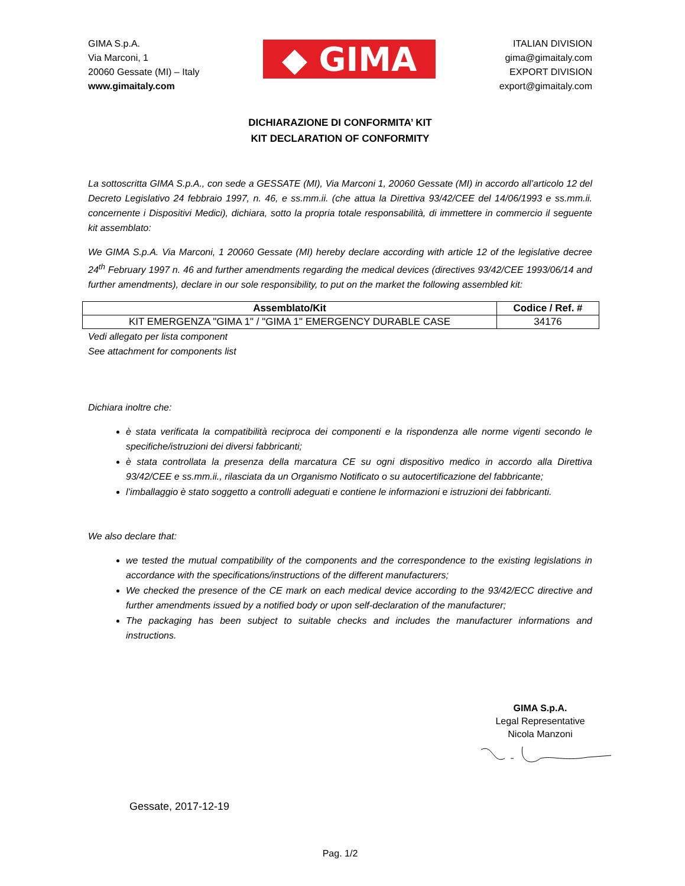GIMA S.p.A.
Via Marconi, 1
20060 Gessate (MI) – Italy
www.gimaitaly.com
◆ GIMA
ITALIAN DIVISION
gima@gimaitaly.com
EXPORT DIVISION
export@gimaitaly.com
DICHIARAZIONE DI CONFORMITA’ KIT
KIT DECLARATION OF CONFORMITY
La sottoscritta GIMA S.p.A., con sede a GESSATE (MI), Via Marconi 1, 20060 Gessate (MI) in accordo all’articolo 12 del Decreto Legislativo 24 febbraio 1997, n. 46, e ss.mm.ii. (che attua la Direttiva 93/42/CEE del 14/06/1993 e ss.mm.ii. concernente i Dispositivi Medici), dichiara, sotto la propria totale responsabilità, di immettere in commercio il seguente kit assemblato:
We GIMA S.p.A. Via Marconi, 1 20060 Gessate (MI) hereby declare according with article 12 of the legislative decree 24<sup>th</sup> February 1997 n. 46 and further amendments regarding the medical devices (directives 93/42/CEE 1993/06/14 and further amendments), declare in our sole responsibility, to put on the market the following assembled kit:
| Assemblato/Kit | Codice / Ref. # |
| --- | --- |
| KIT EMERGENZA "GIMA 1" / "GIMA 1" EMERGENCY DURABLE CASE | 34176 |
Vedi allegato per lista component
See attachment for components list
Dichiara inoltre che:
è stata verificata la compatibilità reciproca dei componenti e la rispondenza alle norme vigenti secondo le specifiche/istruzioni dei diversi fabbricanti;
è stata controllata la presenza della marcatura CE su ogni dispositivo medico in accordo alla Direttiva 93/42/CEE e ss.mm.ii., rilasciata da un Organismo Notificato o su autocertificazione del fabbricante;
l’imballaggio è stato soggetto a controlli adeguati e contiene le informazioni e istruzioni dei fabbricanti.
We also declare that:
we tested the mutual compatibility of the components and the correspondence to the existing legislations in accordance with the specifications/instructions of the different manufacturers;
We checked the presence of the CE mark on each medical device according to the 93/42/ECC directive and further amendments issued by a notified body or upon self-declaration of the manufacturer;
The packaging has been subject to suitable checks and includes the manufacturer informations and instructions.
GIMA S.p.A.
Legal Representative
Nicola Manzoni
Gessate, 2017-12-19
Pag. 1/2